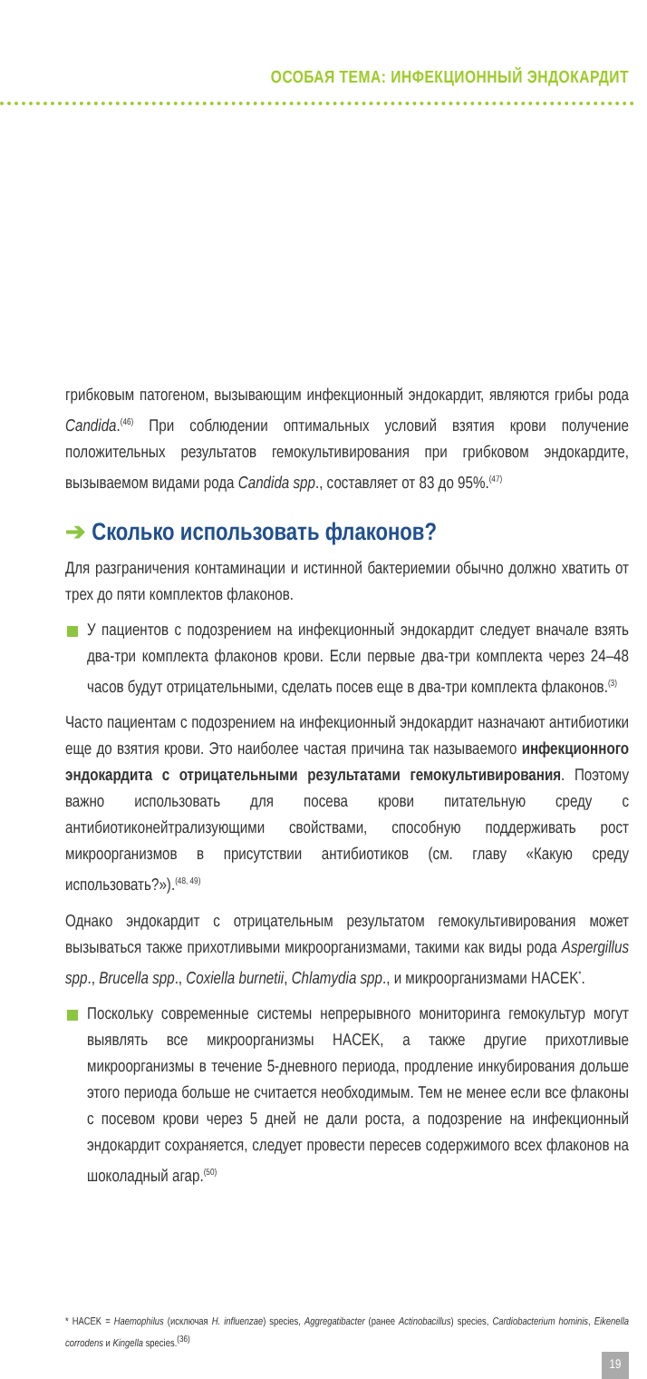ОСОБАЯ ТЕМА: ИНФЕКЦИОННЫЙ ЭНДОКАРДИТ
грибковым патогеном, вызывающим инфекционный эндокардит, являются грибы рода Candida.<sup>(46)</sup> При соблюдении оптимальных условий взятия крови получение положительных результатов гемокультивирования при грибковом эндокардите, вызываемом видами рода Candida spp., составляет от 83 до 95%.<sup>(47)</sup>
➔ Сколько использовать флаконов?
Для разграничения контаминации и истинной бактериемии обычно должно хватить от трех до пяти комплектов флаконов.
У пациентов с подозрением на инфекционный эндокардит следует вначале взять два-три комплекта флаконов крови. Если первые два-три комплекта через 24–48 часов будут отрицательными, сделать посев еще в два-три комплекта флаконов.<sup>(3)</sup>
Часто пациентам с подозрением на инфекционный эндокардит назначают антибиотики еще до взятия крови. Это наиболее частая причина так называемого инфекционного эндокардита с отрицательными результатами гемокультивирования. Поэтому важно использовать для посева крови питательную среду с антибиотиконейтрализующими свойствами, способную поддерживать рост микроорганизмов в присутствии антибиотиков (см. главу «Какую среду использовать?»).<sup>(48, 49)</sup>
Однако эндокардит с отрицательным результатом гемокультивирования может вызываться также прихотливыми микроорганизмами, такими как виды рода Aspergillus spp., Brucella spp., Coxiella burnetii, Chlamydia spp., и микроорганизмами HACEK<sup>*</sup>.
Поскольку современные системы непрерывного мониторинга гемокультур могут выявлять все микроорганизмы HACEK, а также другие прихотливые микроорганизмы в течение 5-дневного периода, продление инкубирования дольше этого периода больше не считается необходимым. Тем не менее если все флаконы с посевом крови через 5 дней не дали роста, а подозрение на инфекционный эндокардит сохраняется, следует провести пересев содержимого всех флаконов на шоколадный агар.<sup>(50)</sup>
* HACEK = Haemophilus (исключая H. influenzae) species, Aggregatibacter (ранее Actinobacillus) species, Cardiobacterium hominis, Eikenella corrodens и Kingella species.<sup>(36)</sup>
19